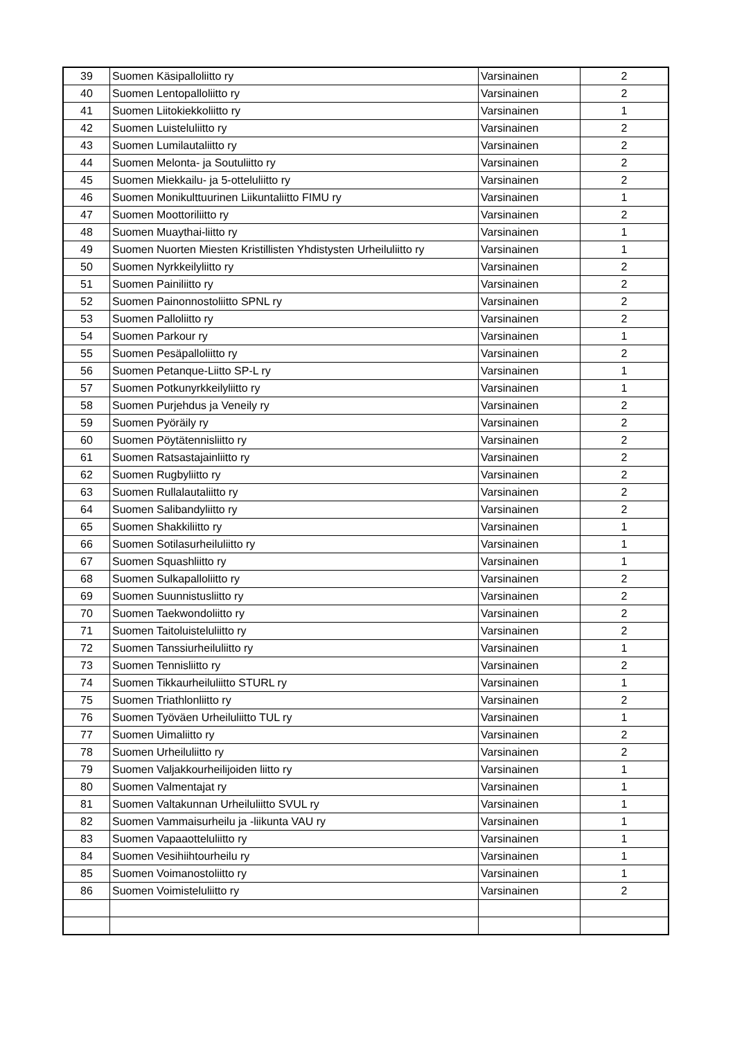| 39 | Suomen Käsipalloliitto ry | Varsinainen | 2 |
| 40 | Suomen Lentopalloliitto ry | Varsinainen | 2 |
| 41 | Suomen Liitokiekkoliitto ry | Varsinainen | 1 |
| 42 | Suomen Luisteluliitto ry | Varsinainen | 2 |
| 43 | Suomen Lumilautaliitto ry | Varsinainen | 2 |
| 44 | Suomen Melonta- ja Soutuliitto ry | Varsinainen | 2 |
| 45 | Suomen Miekkailu- ja 5-otteluliitto ry | Varsinainen | 2 |
| 46 | Suomen Monikulttuurinen Liikuntaliitto FIMU ry | Varsinainen | 1 |
| 47 | Suomen Moottoriliitto ry | Varsinainen | 2 |
| 48 | Suomen Muaythai-liitto ry | Varsinainen | 1 |
| 49 | Suomen Nuorten Miesten Kristillisten Yhdistysten Urheiluliitto ry | Varsinainen | 1 |
| 50 | Suomen Nyrkkeilyliitto ry | Varsinainen | 2 |
| 51 | Suomen Painiliitto ry | Varsinainen | 2 |
| 52 | Suomen Painonnostoliitto SPNL ry | Varsinainen | 2 |
| 53 | Suomen Palloliitto ry | Varsinainen | 2 |
| 54 | Suomen Parkour ry | Varsinainen | 1 |
| 55 | Suomen Pesäpalloliitto ry | Varsinainen | 2 |
| 56 | Suomen Petanque-Liitto SP-L ry | Varsinainen | 1 |
| 57 | Suomen Potkunyrkkeilyliitto ry | Varsinainen | 1 |
| 58 | Suomen Purjehdus ja Veneily ry | Varsinainen | 2 |
| 59 | Suomen Pyöräily ry | Varsinainen | 2 |
| 60 | Suomen Pöytätennisliitto ry | Varsinainen | 2 |
| 61 | Suomen Ratsastajainliitto ry | Varsinainen | 2 |
| 62 | Suomen Rugbyliitto ry | Varsinainen | 2 |
| 63 | Suomen Rullalautaliitto ry | Varsinainen | 2 |
| 64 | Suomen Salibandyliitto ry | Varsinainen | 2 |
| 65 | Suomen Shakkiliitto ry | Varsinainen | 1 |
| 66 | Suomen Sotilasurheiluliitto ry | Varsinainen | 1 |
| 67 | Suomen Squashliitto ry | Varsinainen | 1 |
| 68 | Suomen Sulkapalloliitto ry | Varsinainen | 2 |
| 69 | Suomen Suunnistusliitto ry | Varsinainen | 2 |
| 70 | Suomen Taekwondoliitto ry | Varsinainen | 2 |
| 71 | Suomen Taitoluisteluliitto ry | Varsinainen | 2 |
| 72 | Suomen Tanssiurheiluliitto ry | Varsinainen | 1 |
| 73 | Suomen Tennisliitto ry | Varsinainen | 2 |
| 74 | Suomen Tikkaurheiluliitto STURL ry | Varsinainen | 1 |
| 75 | Suomen Triathlonliitto ry | Varsinainen | 2 |
| 76 | Suomen Työväen Urheiluliitto TUL ry | Varsinainen | 1 |
| 77 | Suomen Uimaliitto ry | Varsinainen | 2 |
| 78 | Suomen Urheiluliitto ry | Varsinainen | 2 |
| 79 | Suomen Valjakkourheilijoiden liitto ry | Varsinainen | 1 |
| 80 | Suomen Valmentajat ry | Varsinainen | 1 |
| 81 | Suomen Valtakunnan Urheiluliitto SVUL ry | Varsinainen | 1 |
| 82 | Suomen Vammaisurheilu ja -liikunta VAU ry | Varsinainen | 1 |
| 83 | Suomen Vapaaotteluliitto ry | Varsinainen | 1 |
| 84 | Suomen Vesihiihtourheilu ry | Varsinainen | 1 |
| 85 | Suomen Voimanostoliitto ry | Varsinainen | 1 |
| 86 | Suomen Voimisteluliitto ry | Varsinainen | 2 |